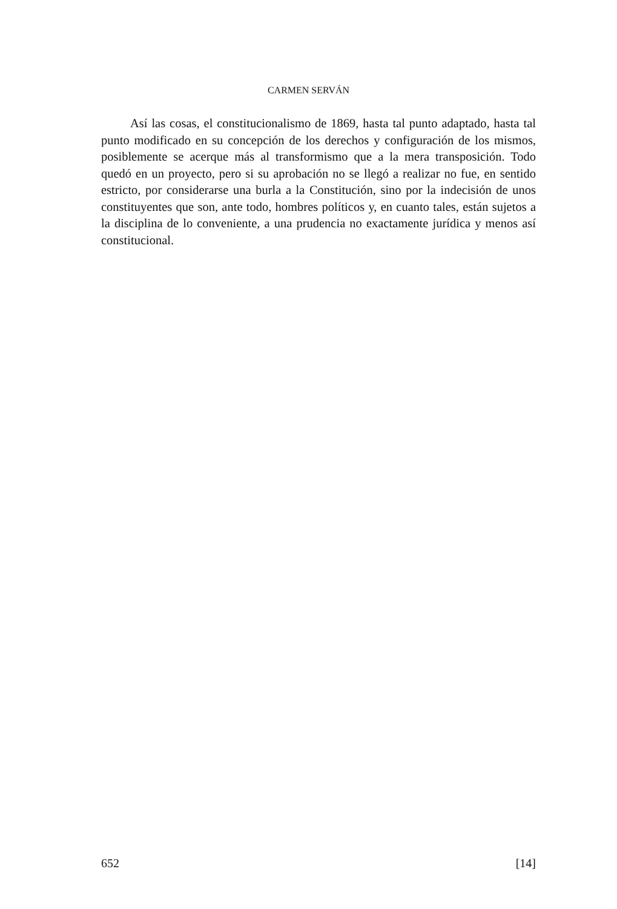CARMEN SERVÁN
Así las cosas, el constitucionalismo de 1869, hasta tal punto adaptado, hasta tal punto modificado en su concepción de los derechos y configuración de los mismos, posiblemente se acerque más al transformismo que a la mera transposición. Todo quedó en un proyecto, pero si su aprobación no se llegó a realizar no fue, en sentido estricto, por considerarse una burla a la Constitución, sino por la indecisión de unos constituyentes que son, ante todo, hombres políticos y, en cuanto tales, están sujetos a la disciplina de lo conveniente, a una prudencia no exactamente jurídica y menos así constitucional.
652 [14]